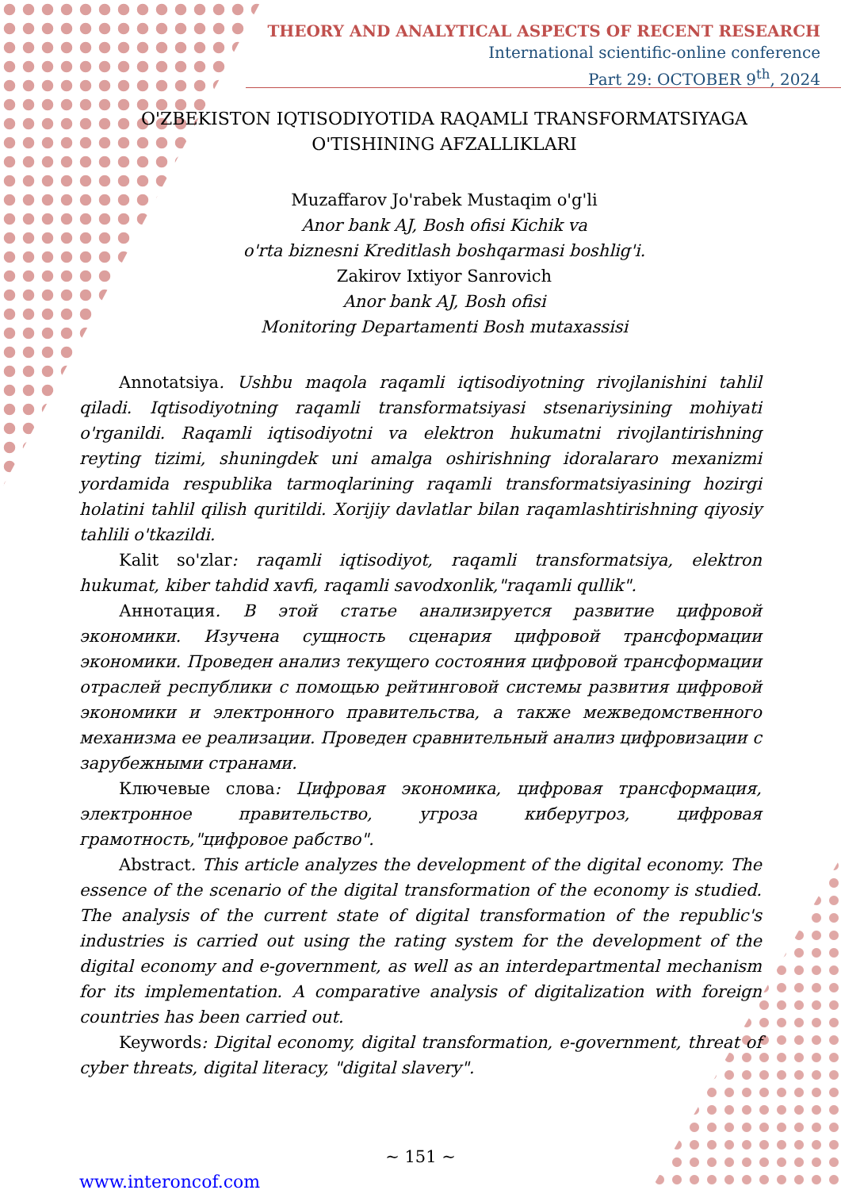THEORY AND ANALYTICAL ASPECTS OF RECENT RESEARCH
International scientific-online conference
Part 29: OCTOBER 9<sup>th</sup>, 2024
O'ZBEKISTON IQTISODIYOTIDA RAQAMLI TRANSFORMATSIYAGA O'TISHINING AFZALLIKLARI
Muzaffarov Jo'rabek Mustaqim o'g'li
Anor bank AJ, Bosh ofisi Kichik va
o'rta biznesni Kreditlash boshqarmasi boshlig'i.
Zakirov Ixtiyor Sanrovich
Anor bank AJ, Bosh ofisi
Monitoring Departamenti Bosh mutaxassisi
Annotatsiya. Ushbu maqola raqamli iqtisodiyotning rivojlanishini tahlil qiladi. Iqtisodiyotning raqamli transformatsiyasi stsenariysining mohiyati o'rganildi. Raqamli iqtisodiyotni va elektron hukumatni rivojlantirishning reyting tizimi, shuningdek uni amalga oshirishning idoralararo mexanizmi yordamida respublika tarmoqlarining raqamli transformatsiyasining hozirgi holatini tahlil qilish quritildi. Xorijiy davlatlar bilan raqamlashtirishning qiyosiy tahlili o'tkazildi.
Kalit so'zlar: raqamli iqtisodiyot, raqamli transformatsiya, elektron hukumat, kiber tahdid xavfi, raqamli savodxonlik,"raqamli qullik".
Аннотация. В этой статье анализируется развитие цифровой экономики. Изучена сущность сценария цифровой трансформации экономики. Проведен анализ текущего состояния цифровой трансформации отраслей республики с помощью рейтинговой системы развития цифровой экономики и электронного правительства, а также межведомственного механизма ее реализации. Проведен сравнительный анализ цифровизации с зарубежными странами.
Ключевые слова: Цифровая экономика, цифровая трансформация, электронное правительство, угроза киберугроз, цифровая грамотность,"цифровое рабство".
Abstract. This article analyzes the development of the digital economy. The essence of the scenario of the digital transformation of the economy is studied. The analysis of the current state of digital transformation of the republic's industries is carried out using the rating system for the development of the digital economy and e-government, as well as an interdepartmental mechanism for its implementation. A comparative analysis of digitalization with foreign countries has been carried out.
Keywords: Digital economy, digital transformation, e-government, threat of cyber threats, digital literacy, "digital slavery".
~ 151 ~
www.interoncof.com